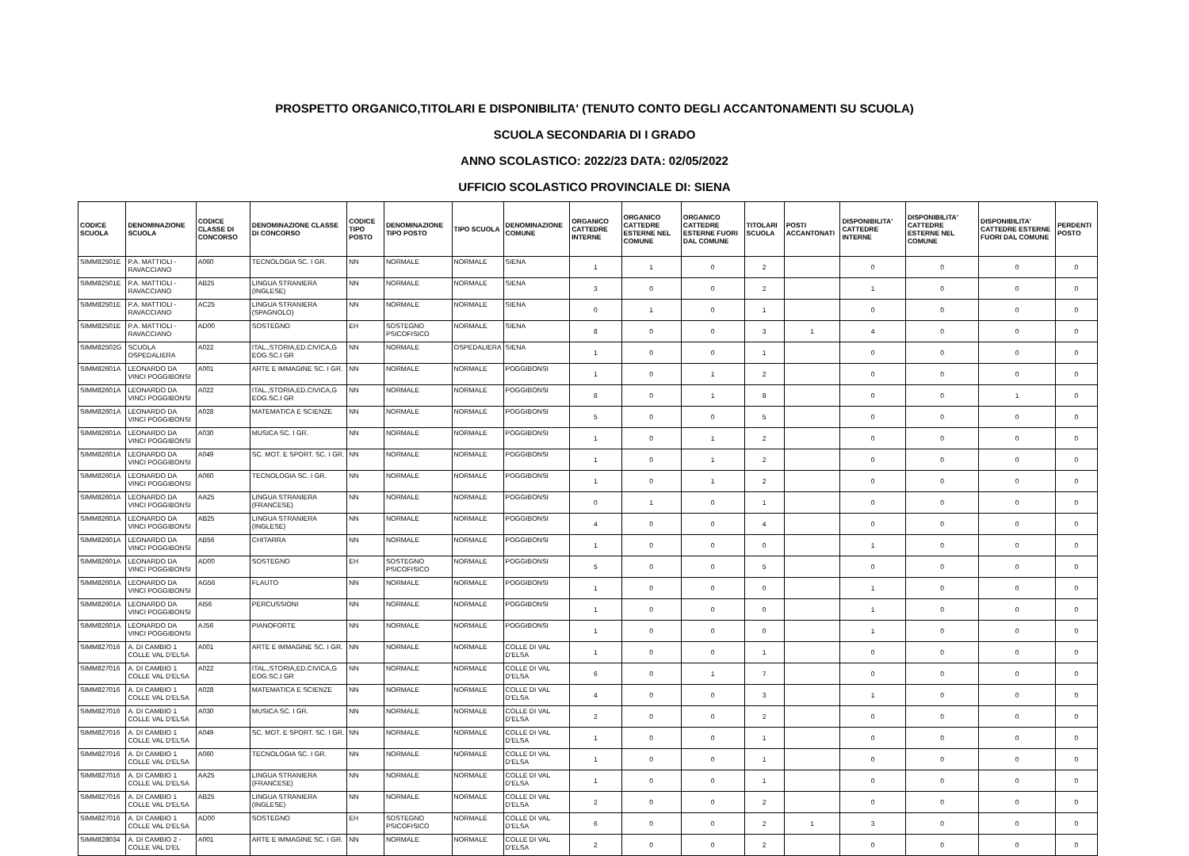PROSPETTO ORGANICO,TITOLARI E DISPONIBILITA' (TENUTO CONTO DEGLI ACCANTONAMENTI SU SCUOLA)
SCUOLA SECONDARIA DI I GRADO
ANNO SCOLASTICO: 2022/23 DATA: 02/05/2022
UFFICIO SCOLASTICO PROVINCIALE DI: SIENA
| CODICE SCUOLA | DENOMINAZIONE SCUOLA | CODICE CLASSE DI CONCORSO | DENOMINAZIONE CLASSE DI CONCORSO | CODICE TIPO POSTO | DENOMINAZIONE TIPO POSTO | TIPO SCUOLA | DENOMINAZIONE COMUNE | ORGANICO CATTEDRE INTERNE | ORGANICO CATTEDRE ESTERNE NEL COMUNE | ORGANICO CATTEDRE ESTERNE FUORI DAL COMUNE | TITOLARI SCUOLA | POSTI ACCANTONATI | DISPONIBILITA' CATTEDRE INTERNE | DISPONIBILITA' CATTEDRE ESTERNE NEL COMUNE | DISPONIBILITA' CATTEDRE ESTERNE FUORI DAL COMUNE | PERDENTI POSTO |
| --- | --- | --- | --- | --- | --- | --- | --- | --- | --- | --- | --- | --- | --- | --- | --- | --- |
| SIMM82501E | P.A. MATTIOLI - RAVACCIANO | A060 | TECNOLOGIA SC. I GR. | NN | NORMALE | NORMALE | SIENA | 1 | 1 | 0 | 2 | | 0 | 0 | 0 | 0 |
| SIMM82501E | P.A. MATTIOLI - RAVACCIANO | AB25 | LINGUA STRANIERA (INGLESE) | NN | NORMALE | NORMALE | SIENA | 3 | 0 | 0 | 2 | | 1 | 0 | 0 | 0 |
| SIMM82501E | P.A. MATTIOLI - RAVACCIANO | AC25 | LINGUA STRANIERA (SPAGNOLO) | NN | NORMALE | NORMALE | SIENA | 0 | 1 | 0 | 1 | | 0 | 0 | 0 | 0 |
| SIMM82501E | P.A. MATTIOLI - RAVACCIANO | AD00 | SOSTEGNO | EH | SOSTEGNO PSICOFISICO | NORMALE | SIENA | 8 | 0 | 0 | 3 | 1 | 4 | 0 | 0 | 0 |
| SIMM82502G | SCUOLA OSPEDALIERA | A022 | ITAL.,STORIA,ED.CIVICA,G EOG.SC.I GR | NN | NORMALE | OSPEDALIERA | SIENA | 1 | 0 | 0 | 1 | | 0 | 0 | 0 | 0 |
| SIMM82601A | LEONARDO DA VINCI POGGIBONSI | A001 | ARTE E IMMAGINE SC. I GR. | NN | NORMALE | NORMALE | POGGIBONSI | 1 | 0 | 1 | 2 | | 0 | 0 | 0 | 0 |
| SIMM82601A | LEONARDO DA VINCI POGGIBONSI | A022 | ITAL.,STORIA,ED.CIVICA,G EOG.SC.I GR | NN | NORMALE | NORMALE | POGGIBONSI | 8 | 0 | 1 | 8 | | 0 | 0 | 1 | 0 |
| SIMM82601A | LEONARDO DA VINCI POGGIBONSI | A028 | MATEMATICA E SCIENZE | NN | NORMALE | NORMALE | POGGIBONSI | 5 | 0 | 0 | 5 | | 0 | 0 | 0 | 0 |
| SIMM82601A | LEONARDO DA VINCI POGGIBONSI | A030 | MUSICA SC. I GR. | NN | NORMALE | NORMALE | POGGIBONSI | 1 | 0 | 1 | 2 | | 0 | 0 | 0 | 0 |
| SIMM82601A | LEONARDO DA VINCI POGGIBONSI | A049 | SC. MOT. E SPORT. SC. I GR. | NN | NORMALE | NORMALE | POGGIBONSI | 1 | 0 | 1 | 2 | | 0 | 0 | 0 | 0 |
| SIMM82601A | LEONARDO DA VINCI POGGIBONSI | A060 | TECNOLOGIA SC. I GR. | NN | NORMALE | NORMALE | POGGIBONSI | 1 | 0 | 1 | 2 | | 0 | 0 | 0 | 0 |
| SIMM82601A | LEONARDO DA VINCI POGGIBONSI | AA25 | LINGUA STRANIERA (FRANCESE) | NN | NORMALE | NORMALE | POGGIBONSI | 0 | 1 | 0 | 1 | | 0 | 0 | 0 | 0 |
| SIMM82601A | LEONARDO DA VINCI POGGIBONSI | AB25 | LINGUA STRANIERA (INGLESE) | NN | NORMALE | NORMALE | POGGIBONSI | 4 | 0 | 0 | 4 | | 0 | 0 | 0 | 0 |
| SIMM82601A | LEONARDO DA VINCI POGGIBONSI | AB56 | CHITARRA | NN | NORMALE | NORMALE | POGGIBONSI | 1 | 0 | 0 | 0 | | 1 | 0 | 0 | 0 |
| SIMM82601A | LEONARDO DA VINCI POGGIBONSI | AD00 | SOSTEGNO | EH | SOSTEGNO PSICOFISICO | NORMALE | POGGIBONSI | 5 | 0 | 0 | 5 | | 0 | 0 | 0 | 0 |
| SIMM82601A | LEONARDO DA VINCI POGGIBONSI | AG56 | FLAUTO | NN | NORMALE | NORMALE | POGGIBONSI | 1 | 0 | 0 | 0 | | 1 | 0 | 0 | 0 |
| SIMM82601A | LEONARDO DA VINCI POGGIBONSI | AI56 | PERCUSSIONI | NN | NORMALE | NORMALE | POGGIBONSI | 1 | 0 | 0 | 0 | | 1 | 0 | 0 | 0 |
| SIMM82601A | LEONARDO DA VINCI POGGIBONSI | AJ56 | PIANOFORTE | NN | NORMALE | NORMALE | POGGIBONSI | 1 | 0 | 0 | 0 | | 1 | 0 | 0 | 0 |
| SIMM827016 | A. DI CAMBIO 1 COLLE VAL D'ELSA | A001 | ARTE E IMMAGINE SC. I GR. | NN | NORMALE | NORMALE | COLLE DI VAL D'ELSA | 1 | 0 | 0 | 1 | | 0 | 0 | 0 | 0 |
| SIMM827016 | A. DI CAMBIO 1 COLLE VAL D'ELSA | A022 | ITAL.,STORIA,ED.CIVICA,G EOG.SC.I GR | NN | NORMALE | NORMALE | COLLE DI VAL D'ELSA | 6 | 0 | 1 | 7 | | 0 | 0 | 0 | 0 |
| SIMM827016 | A. DI CAMBIO 1 COLLE VAL D'ELSA | A028 | MATEMATICA E SCIENZE | NN | NORMALE | NORMALE | COLLE DI VAL D'ELSA | 4 | 0 | 0 | 3 | | 1 | 0 | 0 | 0 |
| SIMM827016 | A. DI CAMBIO 1 COLLE VAL D'ELSA | A030 | MUSICA SC. I GR. | NN | NORMALE | NORMALE | COLLE DI VAL D'ELSA | 2 | 0 | 0 | 2 | | 0 | 0 | 0 | 0 |
| SIMM827016 | A. DI CAMBIO 1 COLLE VAL D'ELSA | A049 | SC. MOT. E SPORT. SC. I GR. | NN | NORMALE | NORMALE | COLLE DI VAL D'ELSA | 1 | 0 | 0 | 1 | | 0 | 0 | 0 | 0 |
| SIMM827016 | A. DI CAMBIO 1 COLLE VAL D'ELSA | A060 | TECNOLOGIA SC. I GR. | NN | NORMALE | NORMALE | COLLE DI VAL D'ELSA | 1 | 0 | 0 | 1 | | 0 | 0 | 0 | 0 |
| SIMM827016 | A. DI CAMBIO 1 COLLE VAL D'ELSA | AA25 | LINGUA STRANIERA (FRANCESE) | NN | NORMALE | NORMALE | COLLE DI VAL D'ELSA | 1 | 0 | 0 | 1 | | 0 | 0 | 0 | 0 |
| SIMM827016 | A. DI CAMBIO 1 COLLE VAL D'ELSA | AB25 | LINGUA STRANIERA (INGLESE) | NN | NORMALE | NORMALE | COLLE DI VAL D'ELSA | 2 | 0 | 0 | 2 | | 0 | 0 | 0 | 0 |
| SIMM827016 | A. DI CAMBIO 1 COLLE VAL D'ELSA | AD00 | SOSTEGNO | EH | SOSTEGNO PSICOFISICO | NORMALE | COLLE DI VAL D'ELSA | 6 | 0 | 0 | 2 | 1 | 3 | 0 | 0 | 0 |
| SIMM828034 | A. DI CAMBIO 2 - COLLE VAL D'EL | A001 | ARTE E IMMAGINE SC. I GR. | NN | NORMALE | NORMALE | COLLE DI VAL D'ELSA | 2 | 0 | 0 | 2 | | 0 | 0 | 0 | 0 |